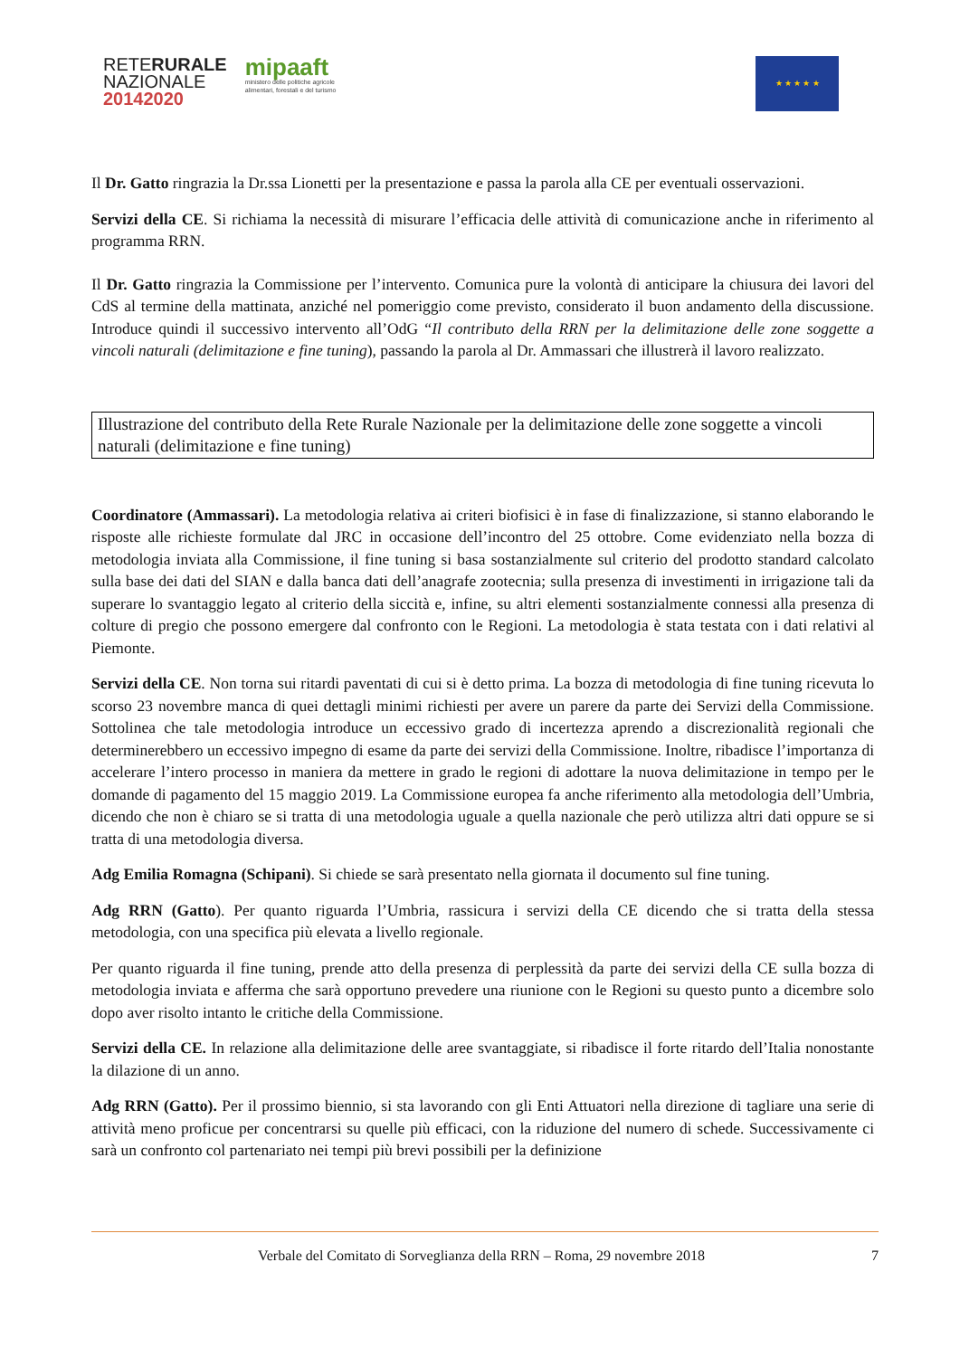RETERURALE
NAZIONALE
20142020
mipaaft
ministero delle politiche agricole
alimentari, forestali e del turismo
★ ★ ★ ★ ★
Il Dr. Gatto ringrazia la Dr.ssa Lionetti per la presentazione e passa la parola alla CE per eventuali osservazioni.
Servizi della CE. Si richiama la necessità di misurare l’efficacia delle attività di comunicazione anche in riferimento al programma RRN.
Il Dr. Gatto ringrazia la Commissione per l’intervento. Comunica pure la volontà di anticipare la chiusura dei lavori del CdS al termine della mattinata, anziché nel pomeriggio come previsto, considerato il buon andamento della discussione. Introduce quindi il successivo intervento all’OdG “Il contributo della RRN per la delimitazione delle zone soggette a vincoli naturali (delimitazione e fine tuning), passando la parola al Dr. Ammassari che illustrerà il lavoro realizzato.
Illustrazione del contributo della Rete Rurale Nazionale per la delimitazione delle zone soggette a vincoli naturali (delimitazione e fine tuning)
Coordinatore (Ammassari). La metodologia relativa ai criteri biofisici è in fase di finalizzazione, si stanno elaborando le risposte alle richieste formulate dal JRC in occasione dell’incontro del 25 ottobre. Come evidenziato nella bozza di metodologia inviata alla Commissione, il fine tuning si basa sostanzialmente sul criterio del prodotto standard calcolato sulla base dei dati del SIAN e dalla banca dati dell’anagrafe zootecnia; sulla presenza di investimenti in irrigazione tali da superare lo svantaggio legato al criterio della siccità e, infine, su altri elementi sostanzialmente connessi alla presenza di colture di pregio che possono emergere dal confronto con le Regioni. La metodologia è stata testata con i dati relativi al Piemonte.
Servizi della CE. Non torna sui ritardi paventati di cui si è detto prima. La bozza di metodologia di fine tuning ricevuta lo scorso 23 novembre manca di quei dettagli minimi richiesti per avere un parere da parte dei Servizi della Commissione. Sottolinea che tale metodologia introduce un eccessivo grado di incertezza aprendo a discrezionalità regionali che determinerebbero un eccessivo impegno di esame da parte dei servizi della Commissione. Inoltre, ribadisce l’importanza di accelerare l’intero processo in maniera da mettere in grado le regioni di adottare la nuova delimitazione in tempo per le domande di pagamento del 15 maggio 2019. La Commissione europea fa anche riferimento alla metodologia dell’Umbria, dicendo che non è chiaro se si tratta di una metodologia uguale a quella nazionale che però utilizza altri dati oppure se si tratta di una metodologia diversa.
Adg Emilia Romagna (Schipani). Si chiede se sarà presentato nella giornata il documento sul fine tuning.
Adg RRN (Gatto). Per quanto riguarda l’Umbria, rassicura i servizi della CE dicendo che si tratta della stessa metodologia, con una specifica più elevata a livello regionale.
Per quanto riguarda il fine tuning, prende atto della presenza di perplessità da parte dei servizi della CE sulla bozza di metodologia inviata e afferma che sarà opportuno prevedere una riunione con le Regioni su questo punto a dicembre solo dopo aver risolto intanto le critiche della Commissione.
Servizi della CE. In relazione alla delimitazione delle aree svantaggiate, si ribadisce il forte ritardo dell’Italia nonostante la dilazione di un anno.
Adg RRN (Gatto). Per il prossimo biennio, si sta lavorando con gli Enti Attuatori nella direzione di tagliare una serie di attività meno proficue per concentrarsi su quelle più efficaci, con la riduzione del numero di schede. Successivamente ci sarà un confronto col partenariato nei tempi più brevi possibili per la definizione
Verbale del Comitato di Sorveglianza della RRN – Roma, 29 novembre 2018 7